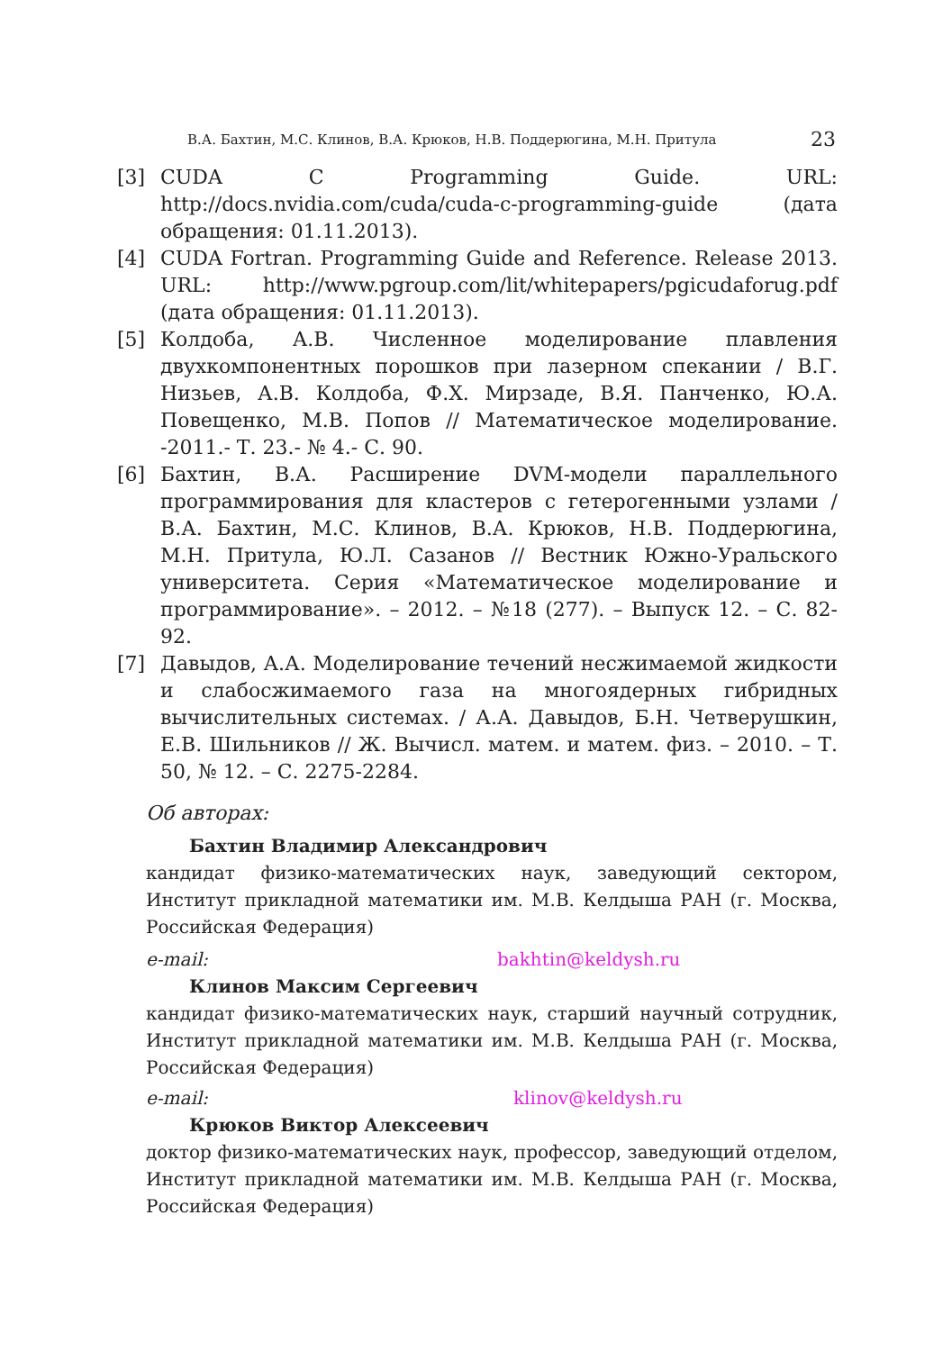В.А. Бахтин, М.С. Клинов, В.А. Крюков, Н.В. Поддерюгина, М.Н. Притула 23
[3] CUDA C Programming Guide. URL: http://docs.nvidia.com/cuda/cuda-c-programming-guide (дата обращения: 01.11.2013).
[4] CUDA Fortran. Programming Guide and Reference. Release 2013. URL: http://www.pgroup.com/lit/whitepapers/pgicudaforug.pdf (дата обращения: 01.11.2013).
[5] Колдоба, А.В. Численное моделирование плавления двухкомпонентных порошков при лазерном спекании / В.Г. Низьев, А.В. Колдоба, Ф.Х. Мирзаде, В.Я. Панченко, Ю.А. Повещенко, М.В. Попов // Математическое моделирование. -2011.- Т. 23.- № 4.- С. 90.
[6] Бахтин, В.А. Расширение DVM-модели параллельного программирования для кластеров с гетерогенными узлами / В.А. Бахтин, М.С. Клинов, В.А. Крюков, Н.В. Поддерюгина, М.Н. Притула, Ю.Л. Сазанов // Вестник Южно-Уральского университета. Серия «Математическое моделирование и программирование». – 2012. – №18 (277). – Выпуск 12. – С. 82-92.
[7] Давыдов, А.А. Моделирование течений несжимаемой жидкости и слабосжимаемого газа на многоядерных гибридных вычислительных системах. / А.А. Давыдов, Б.Н. Четверушкин, Е.В. Шильников // Ж. Вычисл. матем. и матем. физ. – 2010. – Т. 50, № 12. – С. 2275-2284.
Об авторах:
Бахтин Владимир Александрович
кандидат физико-математических наук, заведующий сектором, Институт прикладной математики им. М.В. Келдыша РАН (г. Москва, Российская Федерация)
e-mail: bakhtin@keldysh.ru
Клинов Максим Сергеевич
кандидат физико-математических наук, старший научный сотрудник, Институт прикладной математики им. М.В. Келдыша РАН (г. Москва, Российская Федерация)
e-mail: klinov@keldysh.ru
Крюков Виктор Алексеевич
доктор физико-математических наук, профессор, заведующий отделом, Институт прикладной математики им. М.В. Келдыша РАН (г. Москва, Российская Федерация)